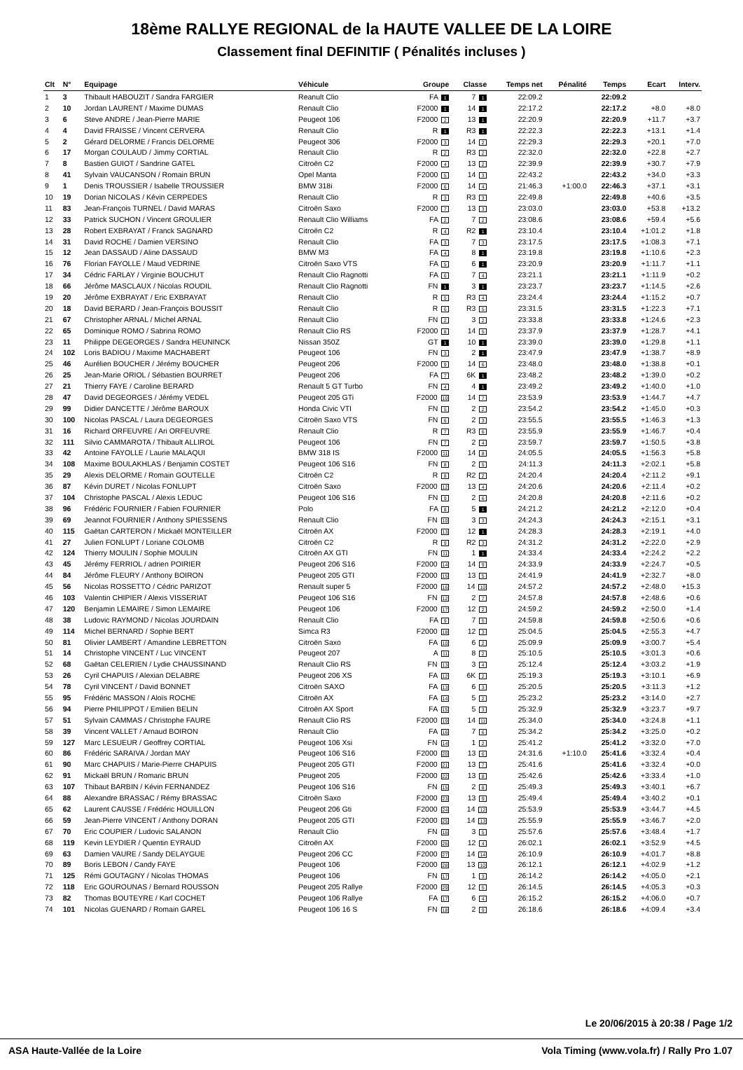18ème RALLYE REGIONAL de la HAUTE VALLEE DE LA LOIRE
Classement final DEFINITIF ( Pénalités incluses )
| Clt | N° | Equipage | Véhicule | Groupe | Classe | Temps net | Pénalité | Temps | Ecart | Interv. |
| --- | --- | --- | --- | --- | --- | --- | --- | --- | --- | --- |
| 1 | 3 | Thibault HABOUZIT / Sandra FARGIER | Reanult Clio | FA 1 | 7 1 | 22:09.2 | | 22:09.2 | | |
| 2 | 10 | Jordan LAURENT / Maxime DUMAS | Renault Clio | F2000 1 | 14 1 | 22:17.2 | | 22:17.2 | +8.0 | +8.0 |
| 3 | 6 | Steve ANDRE / Jean-Pierre MARIE | Peugeot 106 | F2000 2 | 13 1 | 22:20.9 | | 22:20.9 | +11.7 | +3.7 |
| 4 | 4 | David FRAISSE / Vincent CERVERA | Renault Clio | R 1 | R3 1 | 22:22.3 | | 22:22.3 | +13.1 | +1.4 |
| 5 | 2 | Gérard DELORME / Francis DELORME | Peugeot 306 | F2000 3 | 14 2 | 22:29.3 | | 22:29.3 | +20.1 | +7.0 |
| 6 | 17 | Morgan COULAUD / Jimmy CORTIAL | Renault Clio | R 2 | R3 2 | 22:32.0 | | 22:32.0 | +22.8 | +2.7 |
| 7 | 8 | Bastien GUIOT / Sandrine GATEL | Citroën C2 | F2000 4 | 13 2 | 22:39.9 | | 22:39.9 | +30.7 | +7.9 |
| 8 | 41 | Sylvain VAUCANSON / Romain BRUN | Opel Manta | F2000 5 | 14 3 | 22:43.2 | | 22:43.2 | +34.0 | +3.3 |
| 9 | 1 | Denis TROUSSIER / Isabelle TROUSSIER | BMW 318i | F2000 6 | 14 4 | 21:46.3 | +1:00.0 | 22:46.3 | +37.1 | +3.1 |
| 10 | 19 | Dorian NICOLAS / Kévin CERPEDES | Renault Clio | R 3 | R3 3 | 22:49.8 | | 22:49.8 | +40.6 | +3.5 |
| 11 | 83 | Jean-François TURNEL / David MARAS | Citroën Saxo | F2000 7 | 13 3 | 23:03.0 | | 23:03.0 | +53.8 | +13.2 |
| 12 | 33 | Patrick SUCHON / Vincent GROULIER | Renault Clio Williams | FA 2 | 7 2 | 23:08.6 | | 23:08.6 | +59.4 | +5.6 |
| 13 | 28 | Robert EXBRAYAT / Franck SAGNARD | Citroën C2 | R 4 | R2 1 | 23:10.4 | | 23:10.4 | +1:01.2 | +1.8 |
| 14 | 31 | David ROCHE / Damien VERSINO | Renault Clio | FA 3 | 7 3 | 23:17.5 | | 23:17.5 | +1:08.3 | +7.1 |
| 15 | 12 | Jean DASSAUD / Aline DASSAUD | BMW M3 | FA 4 | 8 1 | 23:19.8 | | 23:19.8 | +1:10.6 | +2.3 |
| 16 | 76 | Florian FAYOLLE / Maud VEDRINE | Citroën Saxo VTS | FA 5 | 6 1 | 23:20.9 | | 23:20.9 | +1:11.7 | +1.1 |
| 17 | 34 | Cédric FARLAY / Virginie BOUCHUT | Renault Clio Ragnotti | FA 6 | 7 4 | 23:21.1 | | 23:21.1 | +1:11.9 | +0.2 |
| 18 | 66 | Jérôme MASCLAUX / Nicolas ROUDIL | Renault Clio Ragnotti | FN 1 | 3 1 | 23:23.7 | | 23:23.7 | +1:14.5 | +2.6 |
| 19 | 20 | Jérôme EXBRAYAT / Eric EXBRAYAT | Renault Clio | R 5 | R3 4 | 23:24.4 | | 23:24.4 | +1:15.2 | +0.7 |
| 20 | 18 | David BERARD / Jean-François BOUSSIT | Renault Clio | R 6 | R3 5 | 23:31.5 | | 23:31.5 | +1:22.3 | +7.1 |
| 21 | 67 | Christopher ARNAL / Michel ARNAL | Renault Clio | FN 2 | 3 2 | 23:33.8 | | 23:33.8 | +1:24.6 | +2.3 |
| 22 | 65 | Dominique ROMO / Sabrina ROMO | Renault Clio RS | F2000 8 | 14 5 | 23:37.9 | | 23:37.9 | +1:28.7 | +4.1 |
| 23 | 11 | Philippe DEGEORGES / Sandra HEUNINCK | Nissan 350Z | GT 1 | 10 1 | 23:39.0 | | 23:39.0 | +1:29.8 | +1.1 |
| 24 | 102 | Loris BADIOU / Maxime MACHABERT | Peugeot 106 | FN 3 | 2 1 | 23:47.9 | | 23:47.9 | +1:38.7 | +8.9 |
| 25 | 46 | Aurélien BOUCHER / Jérémy BOUCHER | Peugeot 206 | F2000 9 | 14 6 | 23:48.0 | | 23:48.0 | +1:38.8 | +0.1 |
| 26 | 25 | Jean-Marie ORIOL / Sébastien BOURRET | Peugeot 206 | FA 7 | 6K 1 | 23:48.2 | | 23:48.2 | +1:39.0 | +0.2 |
| 27 | 21 | Thierry FAYE / Caroline BERARD | Renault 5 GT Turbo | FN 4 | 4 1 | 23:49.2 | | 23:49.2 | +1:40.0 | +1.0 |
| 28 | 47 | David DEGEORGES / Jérémy VEDEL | Peugeot 205 GTi | F2000 10 | 14 7 | 23:53.9 | | 23:53.9 | +1:44.7 | +4.7 |
| 29 | 99 | Didier DANCETTE / Jérôme BAROUX | Honda Civic VTI | FN 5 | 2 2 | 23:54.2 | | 23:54.2 | +1:45.0 | +0.3 |
| 30 | 100 | Nicolas PASCAL / Laura DEGEORGES | Citroën Saxo VTS | FN 6 | 2 3 | 23:55.5 | | 23:55.5 | +1:46.3 | +1.3 |
| 31 | 16 | Richard ORFEUVRE / Ari ORFEUVRE | Renault Clio | R 7 | R3 6 | 23:55.9 | | 23:55.9 | +1:46.7 | +0.4 |
| 32 | 111 | Silvio CAMMAROTA / Thibault ALLIROL | Peugeot 106 | FN 7 | 2 4 | 23:59.7 | | 23:59.7 | +1:50.5 | +3.8 |
| 33 | 42 | Antoine FAYOLLE / Laurie MALAQUI | BMW 318 IS | F2000 11 | 14 8 | 24:05.5 | | 24:05.5 | +1:56.3 | +5.8 |
| 34 | 108 | Maxime BOULAKHLAS / Benjamin COSTET | Peugeot 106 S16 | FN 8 | 2 5 | 24:11.3 | | 24:11.3 | +2:02.1 | +5.8 |
| 35 | 29 | Alexis DELORME / Romain GOUTELLE | Citroën C2 | R 8 | R2 2 | 24:20.4 | | 24:20.4 | +2:11.2 | +9.1 |
| 36 | 87 | Kévin DURET / Nicolas FONLUPT | Citroën Saxo | F2000 12 | 13 4 | 24:20.6 | | 24:20.6 | +2:11.4 | +0.2 |
| 37 | 104 | Christophe PASCAL / Alexis LEDUC | Peugeot 106 S16 | FN 9 | 2 6 | 24:20.8 | | 24:20.8 | +2:11.6 | +0.2 |
| 38 | 96 | Frédéric FOURNIER / Fabien FOURNIER | Polo | FA 8 | 5 1 | 24:21.2 | | 24:21.2 | +2:12.0 | +0.4 |
| 39 | 69 | Jeannot FOURNIER / Anthony SPIESSENS | Renault Clio | FN 10 | 3 3 | 24:24.3 | | 24:24.3 | +2:15.1 | +3.1 |
| 40 | 115 | Gaëtan CARTERON / Mickaël MONTEILLER | Citroën AX | F2000 13 | 12 1 | 24:28.3 | | 24:28.3 | +2:19.1 | +4.0 |
| 41 | 27 | Julien FONLUPT / Loriane COLOMB | Citroën C2 | R 9 | R2 3 | 24:31.2 | | 24:31.2 | +2:22.0 | +2.9 |
| 42 | 124 | Thierry MOULIN / Sophie MOULIN | Citroën AX GTI | FN 11 | 1 1 | 24:33.4 | | 24:33.4 | +2:24.2 | +2.2 |
| 43 | 45 | Jérémy FERRIOL / adrien POIRIER | Peugeot 206 S16 | F2000 14 | 14 9 | 24:33.9 | | 24:33.9 | +2:24.7 | +0.5 |
| 44 | 84 | Jérôme FLEURY / Anthony BOIRON | Peugeot 205 GTI | F2000 15 | 13 5 | 24:41.9 | | 24:41.9 | +2:32.7 | +8.0 |
| 45 | 56 | Nicolas ROSSETTO / Cédric PARIZOT | Renault super 5 | F2000 16 | 14 10 | 24:57.2 | | 24:57.2 | +2:48.0 | +15.3 |
| 46 | 103 | Valentin CHIPIER / Alexis VISSERIAT | Peugeot 106 S16 | FN 12 | 2 7 | 24:57.8 | | 24:57.8 | +2:48.6 | +0.6 |
| 47 | 120 | Benjamin LEMAIRE / Simon LEMAIRE | Peugeot 106 | F2000 17 | 12 2 | 24:59.2 | | 24:59.2 | +2:50.0 | +1.4 |
| 48 | 38 | Ludovic RAYMOND / Nicolas JOURDAIN | Renault Clio | FA 9 | 7 5 | 24:59.8 | | 24:59.8 | +2:50.6 | +0.6 |
| 49 | 114 | Michel BERNARD / Sophie BERT | Simca R3 | F2000 18 | 12 3 | 25:04.5 | | 25:04.5 | +2:55.3 | +4.7 |
| 50 | 81 | Olivier LAMBERT / Amandine LEBRETTON | Citroën Saxo | FA 10 | 6 2 | 25:09.9 | | 25:09.9 | +3:00.7 | +5.4 |
| 51 | 14 | Christophe VINCENT / Luc VINCENT | Peugeot 207 | A 11 | 8 2 | 25:10.5 | | 25:10.5 | +3:01.3 | +0.6 |
| 52 | 68 | Gaëtan CELERIEN / Lydie CHAUSSINAND | Renault Clio RS | FN 13 | 3 4 | 25:12.4 | | 25:12.4 | +3:03.2 | +1.9 |
| 53 | 26 | Cyril CHAPUIS / Alexian DELABRE | Peugeot 206 XS | FA 12 | 6K 2 | 25:19.3 | | 25:19.3 | +3:10.1 | +6.9 |
| 54 | 78 | Cyril VINCENT / David BONNET | Citroën SAXO | FA 13 | 6 3 | 25:20.5 | | 25:20.5 | +3:11.3 | +1.2 |
| 55 | 95 | Frédéric MASSON / Aloïs ROCHE | Citroën AX | FA 14 | 5 2 | 25:23.2 | | 25:23.2 | +3:14.0 | +2.7 |
| 56 | 94 | Pierre PHILIPPOT / Emilien BELIN | Citroën AX Sport | FA 15 | 5 3 | 25:32.9 | | 25:32.9 | +3:23.7 | +9.7 |
| 57 | 51 | Sylvain CAMMAS / Christophe FAURE | Renault Clio RS | F2000 19 | 14 11 | 25:34.0 | | 25:34.0 | +3:24.8 | +1.1 |
| 58 | 39 | Vincent VALLET / Arnaud BOIRON | Renault Clio | FA 16 | 7 6 | 25:34.2 | | 25:34.2 | +3:25.0 | +0.2 |
| 59 | 127 | Marc LESUEUR / Geoffrey CORTIAL | Peugeot 106 Xsi | FN 14 | 1 2 | 25:41.2 | | 25:41.2 | +3:32.0 | +7.0 |
| 60 | 86 | Frédéric SARAIVA / Jordan MAY | Peugeot 106 S16 | F2000 20 | 13 6 | 24:31.6 | +1:10.0 | 25:41.6 | +3:32.4 | +0.4 |
| 61 | 90 | Marc CHAPUIS / Marie-Pierre CHAPUIS | Peugeot 205 GTI | F2000 21 | 13 7 | 25:41.6 | | 25:41.6 | +3:32.4 | +0.0 |
| 62 | 91 | Mickaël BRUN / Romaric BRUN | Peugeot 205 | F2000 22 | 13 8 | 25:42.6 | | 25:42.6 | +3:33.4 | +1.0 |
| 63 | 107 | Thibaut BARBIN / Kévin FERNANDEZ | Peugeot 106 S16 | FN 15 | 2 8 | 25:49.3 | | 25:49.3 | +3:40.1 | +6.7 |
| 64 | 88 | Alexandre BRASSAC / Rémy BRASSAC | Citroën Saxo | F2000 23 | 13 9 | 25:49.4 | | 25:49.4 | +3:40.2 | +0.1 |
| 65 | 62 | Laurent CAUSSE / Frédéric HOUILLON | Peugeot 206 Gti | F2000 24 | 14 12 | 25:53.9 | | 25:53.9 | +3:44.7 | +4.5 |
| 66 | 59 | Jean-Pierre VINCENT / Anthony DORAN | Peugeot 205 GTI | F2000 25 | 14 13 | 25:55.9 | | 25:55.9 | +3:46.7 | +2.0 |
| 67 | 70 | Eric COUPIER / Ludovic SALANON | Renault Clio | FN 16 | 3 5 | 25:57.6 | | 25:57.6 | +3:48.4 | +1.7 |
| 68 | 119 | Kevin LEYDIER / Quentin EYRAUD | Citroën AX | F2000 26 | 12 4 | 26:02.1 | | 26:02.1 | +3:52.9 | +4.5 |
| 69 | 63 | Damien VAURE / Sandy DELAYGUE | Peugeot 206 CC | F2000 27 | 14 14 | 26:10.9 | | 26:10.9 | +4:01.7 | +8.8 |
| 70 | 89 | Boris LEBON / Candy FAYE | Peugeot 106 | F2000 28 | 13 10 | 26:12.1 | | 26:12.1 | +4:02.9 | +1.2 |
| 71 | 125 | Rémi GOUTAGNY / Nicolas THOMAS | Peugeot 106 | FN 17 | 1 3 | 26:14.2 | | 26:14.2 | +4:05.0 | +2.1 |
| 72 | 118 | Eric GOUROUNAS / Bernard ROUSSON | Peugeot 205 Rallye | F2000 29 | 12 5 | 26:14.5 | | 26:14.5 | +4:05.3 | +0.3 |
| 73 | 82 | Thomas BOUTEYRE / Karl COCHET | Peugeot 106 Rallye | FA 17 | 6 4 | 26:15.2 | | 26:15.2 | +4:06.0 | +0.7 |
| 74 | 101 | Nicolas GUENARD / Romain GAREL | Peugeot 106 16 S | FN 18 | 2 9 | 26:18.6 | | 26:18.6 | +4:09.4 | +3.4 |
Le 20/06/2015 à 20:38 / Page 1/2
ASA Haute-Vallée de la Loire Vola Timing (www.vola.fr) / Rally Pro 1.07